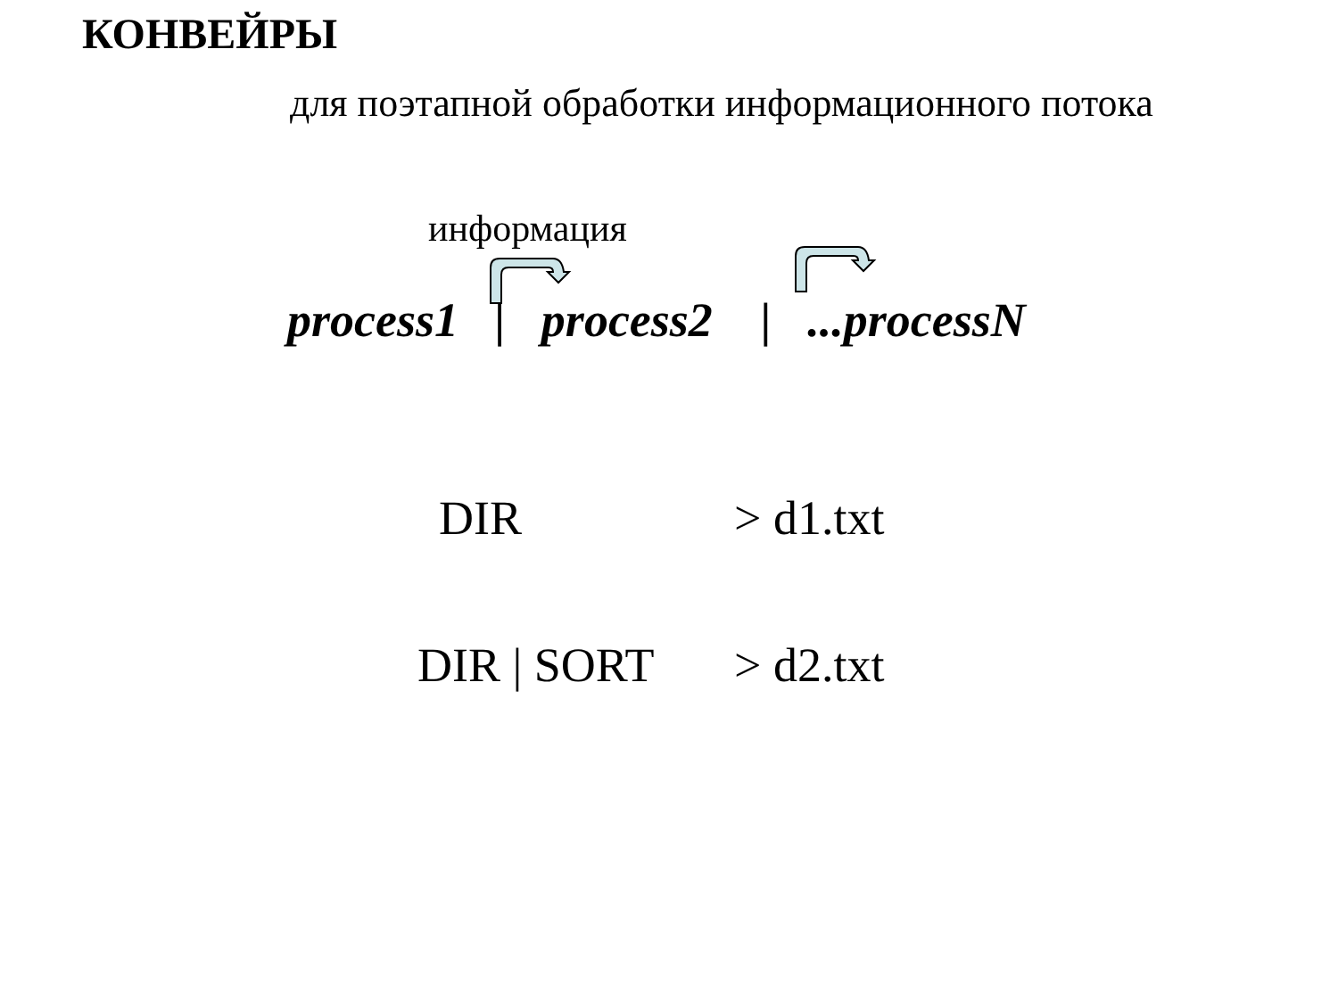КОНВЕЙРЫ
для поэтапной обработки информационного потока
информация
process1 | process2 | ...processN
DIR > d1.txt
DIR | SORT > d2.txt